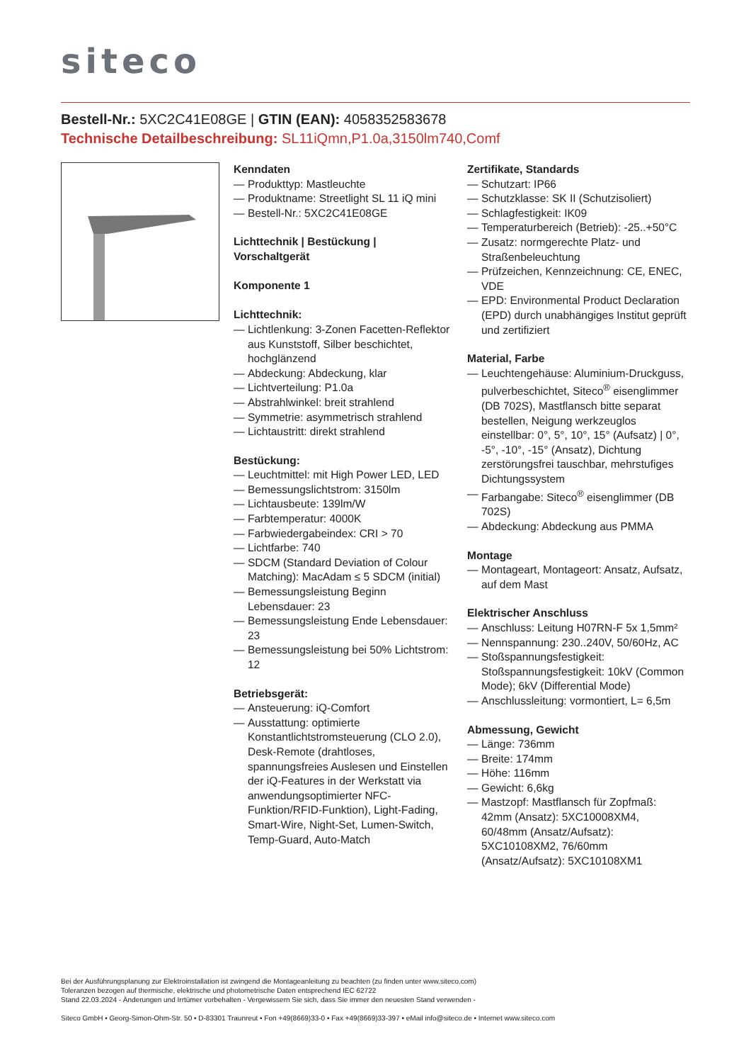siteco
Bestell-Nr.: 5XC2C41E08GE | GTIN (EAN): 4058352583678
Technische Detailbeschreibung: SL11iQmn,P1.0a,3150lm740,Comf
Kenndaten
— Produkttyp: Mastleuchte
— Produktname: Streetlight SL 11 iQ mini
— Bestell-Nr.: 5XC2C41E08GE
Lichttechnik | Bestückung | Vorschaltgerät
Komponente 1
Lichttechnik:
— Lichtlenkung: 3-Zonen Facetten-Reflektor aus Kunststoff, Silber beschichtet, hochglänzend
— Abdeckung: Abdeckung, klar
— Lichtverteilung: P1.0a
— Abstrahlwinkel: breit strahlend
— Symmetrie: asymmetrisch strahlend
— Lichtaustritt: direkt strahlend
Bestückung:
— Leuchtmittel: mit High Power LED, LED
— Bemessungslichtstrom: 3150lm
— Lichtausbeute: 139lm/W
— Farbtemperatur: 4000K
— Farbwiedergabeindex: CRI > 70
— Lichtfarbe: 740
— SDCM (Standard Deviation of Colour Matching): MacAdam ≤ 5 SDCM (initial)
— Bemessungsleistung Beginn Lebensdauer: 23
— Bemessungsleistung Ende Lebensdauer: 23
— Bemessungsleistung bei 50% Lichtstrom: 12
Betriebsgerät:
— Ansteuerung: iQ-Comfort
— Ausstattung: optimierte Konstantlichtstromsteuerung (CLO 2.0), Desk-Remote (drahtloses, spannungsfreies Auslesen und Einstellen der iQ-Features in der Werkstatt via anwendungsoptimierter NFC-Funktion/RFID-Funktion), Light-Fading, Smart-Wire, Night-Set, Lumen-Switch, Temp-Guard, Auto-Match
Zertifikate, Standards
— Schutzart: IP66
— Schutzklasse: SK II (Schutzisoliert)
— Schlagfestigkeit: IK09
— Temperaturbereich (Betrieb): -25..+50°C
— Zusatz: normgerechte Platz- und Straßenbeleuchtung
— Prüfzeichen, Kennzeichnung: CE, ENEC, VDE
— EPD: Environmental Product Declaration (EPD) durch unabhängiges Institut geprüft und zertifiziert
Material, Farbe
— Leuchtengehäuse: Aluminium-Druckguss, pulverbeschichtet, Siteco<sup>®</sup> eisenglimmer (DB 702S), Mastflansch bitte separat bestellen, Neigung werkzeuglos einstellbar: 0°, 5°, 10°, 15° (Aufsatz) | 0°, -5°, -10°, -15° (Ansatz), Dichtung zerstörungsfrei tauschbar, mehrstufiges Dichtungssystem
— Farbangabe: Siteco<sup>®</sup> eisenglimmer (DB 702S)
— Abdeckung: Abdeckung aus PMMA
Montage
— Montageart, Montageort: Ansatz, Aufsatz, auf dem Mast
Elektrischer Anschluss
— Anschluss: Leitung H07RN-F 5x 1,5mm²
— Nennspannung: 230..240V, 50/60Hz, AC
— Stoßspannungsfestigkeit: Stoßspannungsfestigkeit: 10kV (Common Mode); 6kV (Differential Mode)
— Anschlussleitung: vormontiert, L= 6,5m
Abmessung, Gewicht
— Länge: 736mm
— Breite: 174mm
— Höhe: 116mm
— Gewicht: 6,6kg
— Mastzopf: Mastflansch für Zopfmaß: 42mm (Ansatz): 5XC10008XM4, 60/48mm (Ansatz/Aufsatz): 5XC10108XM2, 76/60mm (Ansatz/Aufsatz): 5XC10108XM1
Bei der Ausführungsplanung zur Elektroinstallation ist zwingend die Montageanleitung zu beachten (zu finden unter www.siteco.com)
Toleranzen bezogen auf thermische, elektrische und photometrische Daten entsprechend IEC 62722
Stand 22.03.2024 - Änderungen und Irrtümer vorbehalten - Vergewissern Sie sich, dass Sie immer den neuesten Stand verwenden -
Siteco GmbH • Georg-Simon-Ohm-Str. 50 • D-83301 Traunreut • Fon +49(8669)33-0 • Fax +49(8669)33-397 • eMail info@siteco.de • Internet www.siteco.com